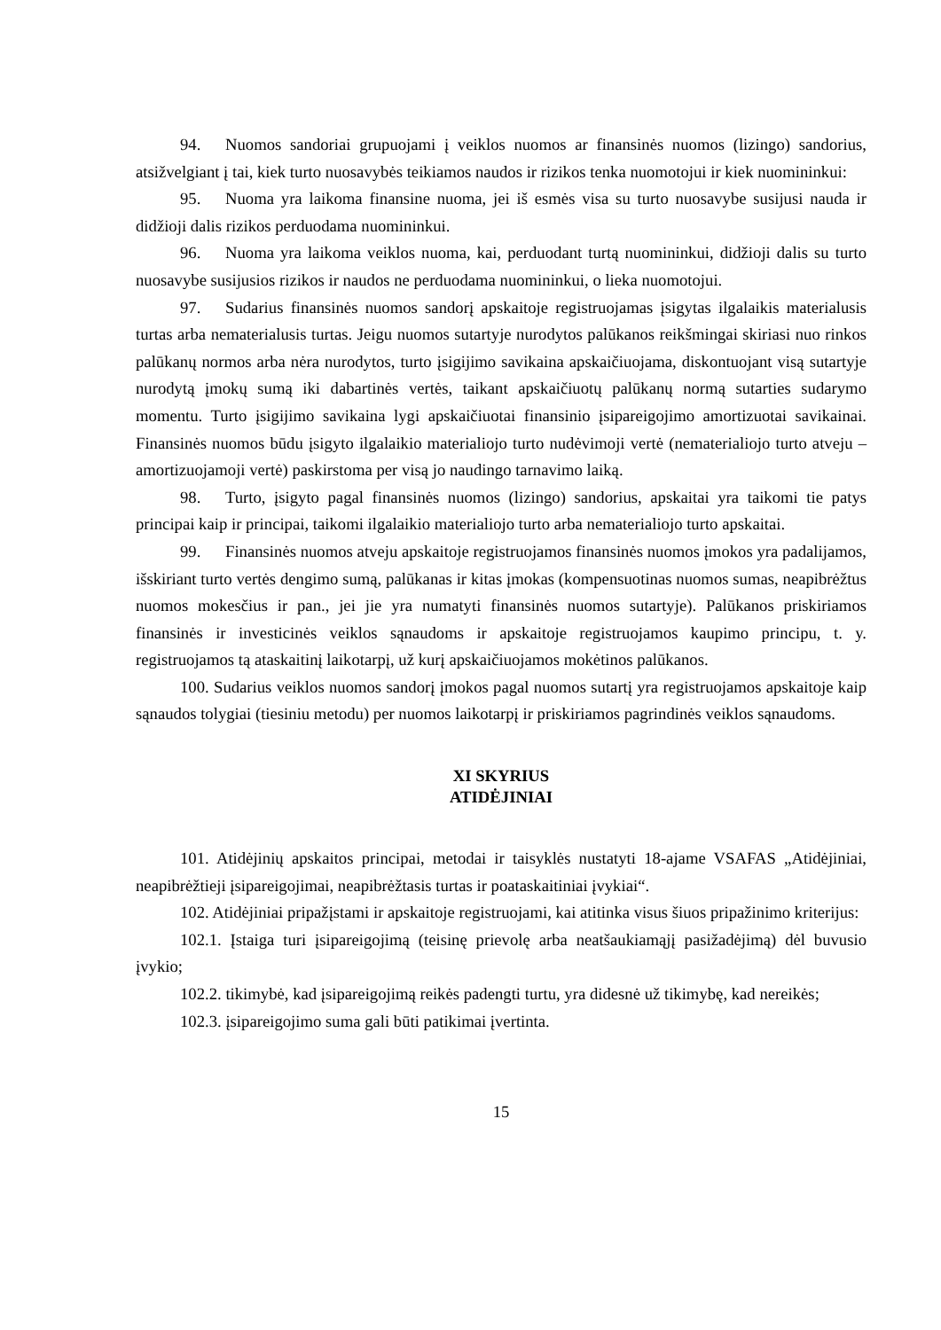94. Nuomos sandoriai grupuojami į veiklos nuomos ar finansinės nuomos (lizingo) sandorius, atsižvelgiant į tai, kiek turto nuosavybės teikiamos naudos ir rizikos tenka nuomotojui ir kiek nuomininkui:
95. Nuoma yra laikoma finansine nuoma, jei iš esmės visa su turto nuosavybe susijusi nauda ir didžioji dalis rizikos perduodama nuomininkui.
96. Nuoma yra laikoma veiklos nuoma, kai, perduodant turtą nuomininkui, didžioji dalis su turto nuosavybe susijusios rizikos ir naudos ne perduodama nuomininkui, o lieka nuomotojui.
97. Sudarius finansinės nuomos sandorį apskaitoje registruojamas įsigytas ilgalaikis materialusis turtas arba nematerialusis turtas. Jeigu nuomos sutartyje nurodytos palūkanos reikšmingai skiriasi nuo rinkos palūkanų normos arba nėra nurodytos, turto įsigijimo savikaina apskaičiuojama, diskontuojant visą sutartyje nurodytą įmokų sumą iki dabartinės vertės, taikant apskaičiuotų palūkanų normą sutarties sudarymo momentu. Turto įsigijimo savikaina lygi apskaičiuotai finansinio įsipareigojimo amortizuotai savikainai. Finansinės nuomos būdu įsigyto ilgalaikio materialiojo turto nudėvimoji vertė (nematerialiojo turto atveju – amortizuojamoji vertė) paskirstoma per visą jo naudingo tarnavimo laiką.
98. Turto, įsigyto pagal finansinės nuomos (lizingo) sandorius, apskaitai yra taikomi tie patys principai kaip ir principai, taikomi ilgalaikio materialiojo turto arba nematerialiojo turto apskaitai.
99. Finansinės nuomos atveju apskaitoje registruojamos finansinės nuomos įmokos yra padalijamos, išskiriant turto vertės dengimo sumą, palūkanas ir kitas įmokas (kompensuotinas nuomos sumas, neapibrėžtus nuomos mokesčius ir pan., jei jie yra numatyti finansinės nuomos sutartyje). Palūkanos priskiriamos finansinės ir investicinės veiklos sąnaudoms ir apskaitoje registruojamos kaupimo principu, t. y. registruojamos tą ataskaitinį laikotarpį, už kurį apskaičiuojamos mokėtinos palūkanos.
100. Sudarius veiklos nuomos sandorį įmokos pagal nuomos sutartį yra registruojamos apskaitoje kaip sąnaudos tolygiai (tiesiniu metodu) per nuomos laikotarpį ir priskiriamos pagrindinės veiklos sąnaudoms.
XI SKYRIUS
ATIDĖJINIAI
101. Atidėjinių apskaitos principai, metodai ir taisyklės nustatyti 18-ajame VSAFAS „Atidėjiniai, neapibrėžtieji įsipareigojimai, neapibrėžtasis turtas ir poataskaitiniai įvykiai“.
102. Atidėjiniai pripažįstami ir apskaitoje registruojami, kai atitinka visus šiuos pripažinimo kriterijus:
102.1. Įstaiga turi įsipareigojimą (teisinę prievolę arba neatšaukiamąjį pasižadėjimą) dėl buvusio įvykio;
102.2. tikimybė, kad įsipareigojimą reikės padengti turtu, yra didesnė už tikimybę, kad nereikės;
102.3. įsipareigojimo suma gali būti patikimai įvertinta.
15